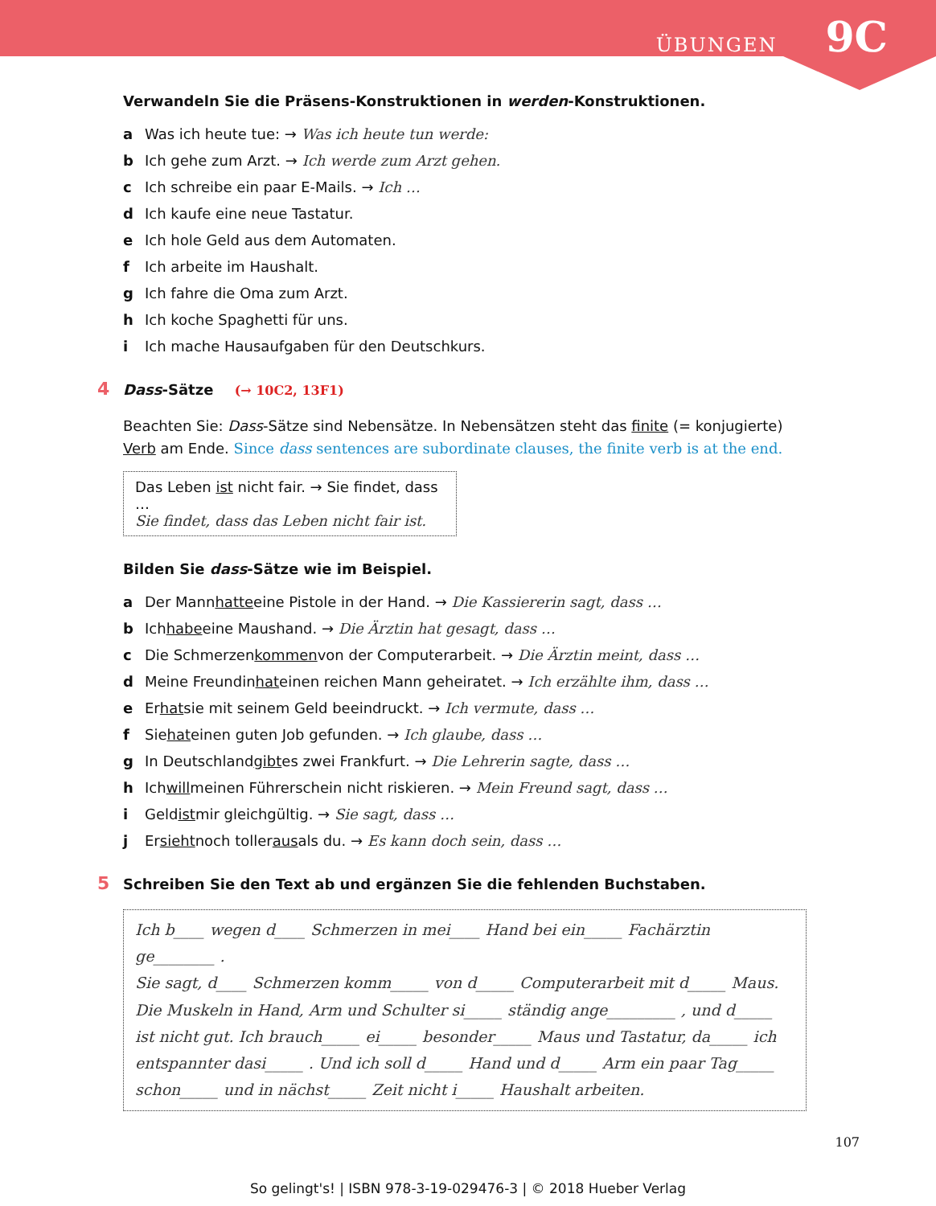ÜBUNGEN 9C
Verwandeln Sie die Präsens-Konstruktionen in werden-Konstruktionen.
a Was ich heute tue: → Was ich heute tun werde:
b Ich gehe zum Arzt. → Ich werde zum Arzt gehen.
c Ich schreibe ein paar E-Mails. → Ich …
d Ich kaufe eine neue Tastatur.
e Ich hole Geld aus dem Automaten.
f Ich arbeite im Haushalt.
g Ich fahre die Oma zum Arzt.
h Ich koche Spaghetti für uns.
i Ich mache Hausaufgaben für den Deutschkurs.
4 Dass-Sätze (→ 10C2, 13F1)
Beachten Sie: Dass-Sätze sind Nebensätze. In Nebensätzen steht das finite (= konjugierte) Verb am Ende. Since dass sentences are subordinate clauses, the finite verb is at the end.
Das Leben ist nicht fair. → Sie findet, dass …
Sie findet, dass das Leben nicht fair ist.
Bilden Sie dass-Sätze wie im Beispiel.
a Der Mann hatte eine Pistole in der Hand. → Die Kassiererin sagt, dass …
b Ich habe eine Maushand. → Die Ärztin hat gesagt, dass …
c Die Schmerzen kommen von der Computerarbeit. → Die Ärztin meint, dass …
d Meine Freundin hat einen reichen Mann geheiratet. → Ich erzählte ihm, dass …
e Er hat sie mit seinem Geld beeindruckt. → Ich vermute, dass …
f Sie hat einen guten Job gefunden. → Ich glaube, dass …
g In Deutschland gibt es zwei Frankfurt. → Die Lehrerin sagte, dass …
h Ich will meinen Führerschein nicht riskieren. → Mein Freund sagt, dass …
i Geld ist mir gleichgültig. → Sie sagt, dass …
j Er sieht noch toller aus als du. → Es kann doch sein, dass …
5 Schreiben Sie den Text ab und ergänzen Sie die fehlenden Buchstaben.
Ich b____ wegen d____ Schmerzen in mei____ Hand bei ein_____ Fachärztin ge________ .
Sie sagt, d____ Schmerzen komm_____ von d_____ Computerarbeit mit d_____ Maus. Die Muskeln in Hand, Arm und Schulter si_____ ständig ange_________ , und d_____ ist nicht gut. Ich brauch_____ ei_____ besonder_____ Maus und Tastatur, da_____ ich entspannter dasi_____ . Und ich soll d_____ Hand und d_____ Arm ein paar Tag_____ schon_____ und in nächst_____ Zeit nicht i_____ Haushalt arbeiten.
107
So gelingt's! | ISBN 978-3-19-029476-3 | © 2018 Hueber Verlag